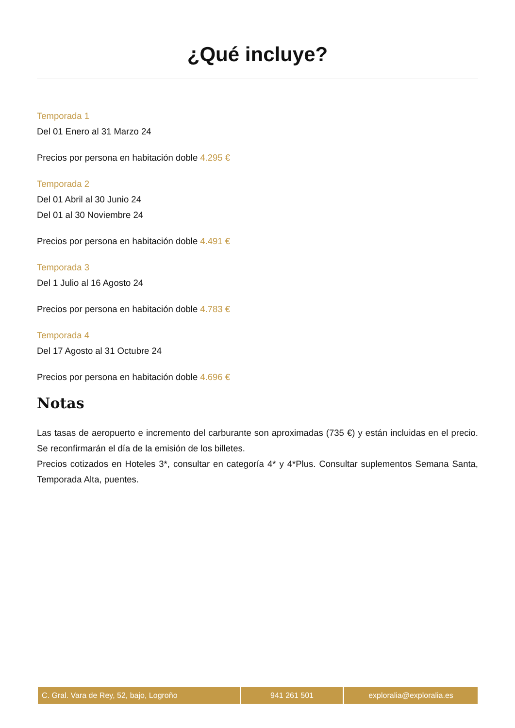¿Qué incluye?
Temporada 1
Del 01 Enero al 31 Marzo 24
Precios por persona en habitación doble 4.295 €
Temporada 2
Del 01 Abril al 30 Junio 24
Del 01 al 30 Noviembre 24
Precios por persona en habitación doble 4.491 €
Temporada 3
Del 1 Julio al 16 Agosto 24
Precios por persona en habitación doble 4.783 €
Temporada 4
Del 17 Agosto al 31 Octubre 24
Precios por persona en habitación doble 4.696 €
Notas
Las tasas de aeropuerto e incremento del carburante son aproximadas (735 €) y están incluidas en el precio. Se reconfirmarán el día de la emisión de los billetes.
Precios cotizados en Hoteles 3*, consultar en categoría 4* y 4*Plus. Consultar suplementos Semana Santa, Temporada Alta, puentes.
C. Gral. Vara de Rey, 52, bajo, Logroño 941 261 501 exploralia@exploralia.es